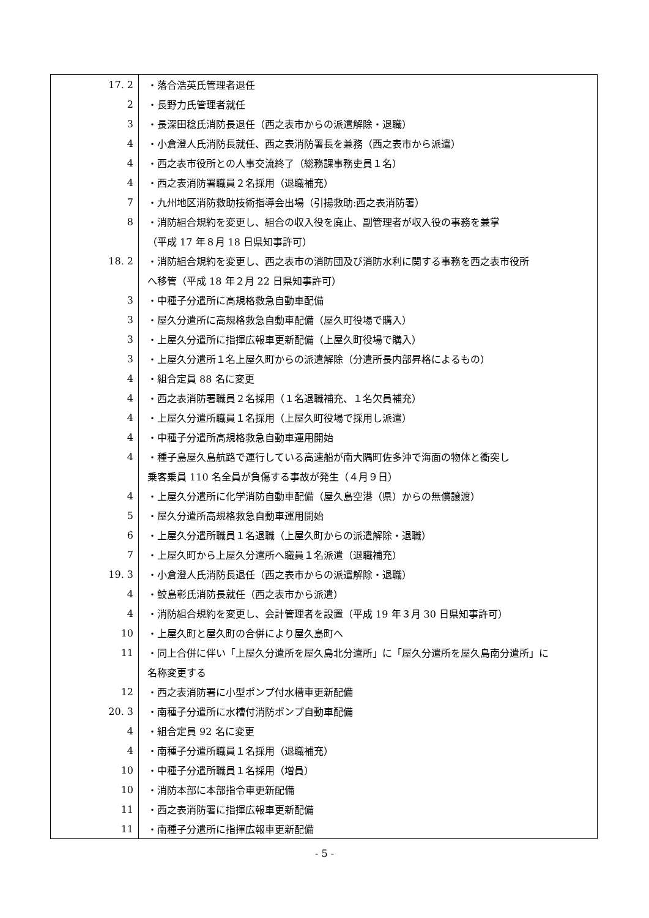| 17. 2 | ・落合浩英氏管理者退任 |
| 2 | ・長野力氏管理者就任 |
| 3 | ・長深田稔氏消防長退任（西之表市からの派遣解除・退職） |
| 4 | ・小倉澄人氏消防長就任、西之表消防署長を兼務（西之表市から派遣） |
| 4 | ・西之表市役所との人事交流終了（総務課事務吏員１名） |
| 4 | ・西之表消防署職員２名採用（退職補充） |
| 7 | ・九州地区消防救助技術指導会出場（引揚救助:西之表消防署） |
| 8 | ・消防組合規約を変更し、組合の収入役を廃止、副管理者が収入役の事務を兼掌 |
| | （平成 17 年８月 18 日県知事許可） |
| 18. 2 | ・消防組合規約を変更し、西之表市の消防団及び消防水利に関する事務を西之表市役所 |
| | へ移管（平成 18 年２月 22 日県知事許可） |
| 3 | ・中種子分遣所に高規格救急自動車配備 |
| 3 | ・屋久分遣所に高規格救急自動車配備（屋久町役場で購入） |
| 3 | ・上屋久分遣所に指揮広報車更新配備（上屋久町役場で購入） |
| 3 | ・上屋久分遣所１名上屋久町からの派遣解除（分遣所長内部昇格によるもの） |
| 4 | ・組合定員 88 名に変更 |
| 4 | ・西之表消防署職員２名採用（１名退職補充、１名欠員補充） |
| 4 | ・上屋久分遣所職員１名採用（上屋久町役場で採用し派遣） |
| 4 | ・中種子分遣所高規格救急自動車運用開始 |
| 4 | ・種子島屋久島航路で運行している高速船が南大隅町佐多沖で海面の物体と衝突し |
| | 乗客乗員 110 名全員が負傷する事故が発生（４月９日） |
| 4 | ・上屋久分遣所に化学消防自動車配備（屋久島空港（県）からの無償譲渡） |
| 5 | ・屋久分遣所高規格救急自動車運用開始 |
| 6 | ・上屋久分遣所職員１名退職（上屋久町からの派遣解除・退職） |
| 7 | ・上屋久町から上屋久分遣所へ職員１名派遣（退職補充） |
| 19. 3 | ・小倉澄人氏消防長退任（西之表市からの派遣解除・退職） |
| 4 | ・鮫島彰氏消防長就任（西之表市から派遣） |
| 4 | ・消防組合規約を変更し、会計管理者を設置（平成 19 年３月 30 日県知事許可） |
| 10 | ・上屋久町と屋久町の合併により屋久島町へ |
| 11 | ・同上合併に伴い「上屋久分遣所を屋久島北分遣所」に「屋久分遣所を屋久島南分遣所」に |
| | 名称変更する |
| 12 | ・西之表消防署に小型ポンプ付水槽車更新配備 |
| 20. 3 | ・南種子分遣所に水槽付消防ポンプ自動車配備 |
| 4 | ・組合定員 92 名に変更 |
| 4 | ・南種子分遣所職員１名採用（退職補充） |
| 10 | ・中種子分遣所職員１名採用（増員） |
| 10 | ・消防本部に本部指令車更新配備 |
| 11 | ・西之表消防署に指揮広報車更新配備 |
| 11 | ・南種子分遣所に指揮広報車更新配備 |
- 5 -